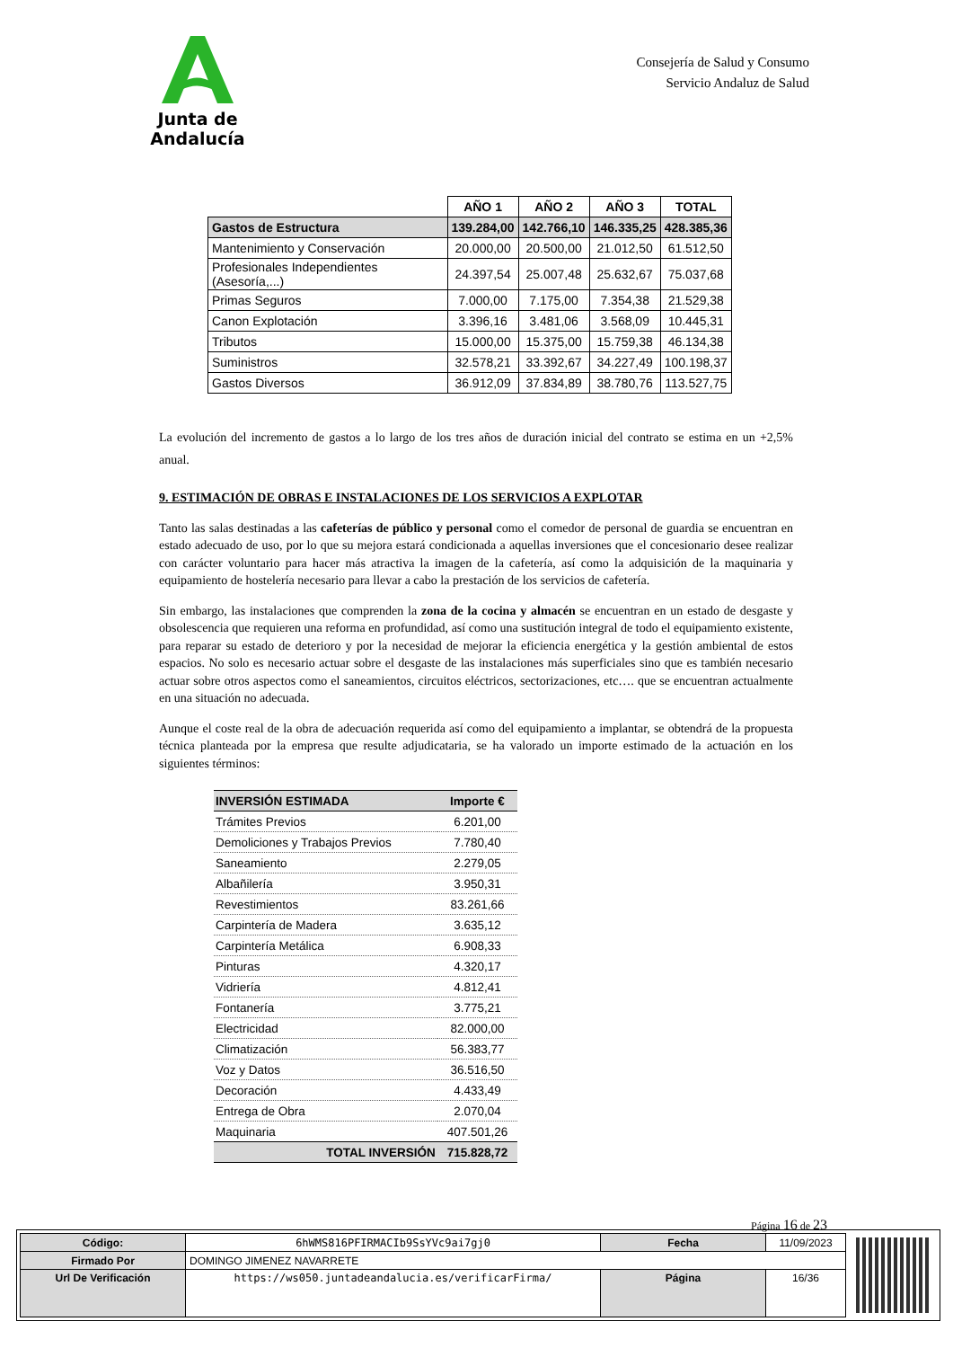Junta de Andalucía
Consejería de Salud y Consumo
Servicio Andaluz de Salud
| | AÑO 1 | AÑO 2 | AÑO 3 | TOTAL |
| --- | --- | --- | --- | --- |
| Gastos de Estructura | 139.284,00 | 142.766,10 | 146.335,25 | 428.385,36 |
| Mantenimiento y Conservación | 20.000,00 | 20.500,00 | 21.012,50 | 61.512,50 |
| Profesionales Independientes (Asesoría,...) | 24.397,54 | 25.007,48 | 25.632,67 | 75.037,68 |
| Primas Seguros | 7.000,00 | 7.175,00 | 7.354,38 | 21.529,38 |
| Canon Explotación | 3.396,16 | 3.481,06 | 3.568,09 | 10.445,31 |
| Tributos | 15.000,00 | 15.375,00 | 15.759,38 | 46.134,38 |
| Suministros | 32.578,21 | 33.392,67 | 34.227,49 | 100.198,37 |
| Gastos Diversos | 36.912,09 | 37.834,89 | 38.780,76 | 113.527,75 |
La evolución del incremento de gastos a lo largo de los tres años de duración inicial del contrato se estima en un +2,5% anual.
9. ESTIMACIÓN DE OBRAS E INSTALACIONES DE LOS SERVICIOS A EXPLOTAR
Tanto las salas destinadas a las cafeterías de público y personal como el comedor de personal de guardia se encuentran en estado adecuado de uso, por lo que su mejora estará condicionada a aquellas inversiones que el concesionario desee realizar con carácter voluntario para hacer más atractiva la imagen de la cafetería, así como la adquisición de la maquinaria y equipamiento de hostelería necesario para llevar a cabo la prestación de los servicios de cafetería.
Sin embargo, las instalaciones que comprenden la zona de la cocina y almacén se encuentran en un estado de desgaste y obsolescencia que requieren una reforma en profundidad, así como una sustitución integral de todo el equipamiento existente, para reparar su estado de deterioro y por la necesidad de mejorar la eficiencia energética y la gestión ambiental de estos espacios. No solo es necesario actuar sobre el desgaste de las instalaciones más superficiales sino que es también necesario actuar sobre otros aspectos como el saneamientos, circuitos eléctricos, sectorizaciones, etc…. que se encuentran actualmente en una situación no adecuada.
Aunque el coste real de la obra de adecuación requerida así como del equipamiento a implantar, se obtendrá de la propuesta técnica planteada por la empresa que resulte adjudicataria, se ha valorado un importe estimado de la actuación en los siguientes términos:
| INVERSIÓN ESTIMADA | Importe € |
| Trámites Previos | 6.201,00 |
| Demoliciones y Trabajos Previos | 7.780,40 |
| Saneamiento | 2.279,05 |
| Albañilería | 3.950,31 |
| Revestimientos | 83.261,66 |
| Carpintería de Madera | 3.635,12 |
| Carpintería Metálica | 6.908,33 |
| Pinturas | 4.320,17 |
| Vidriería | 4.812,41 |
| Fontanería | 3.775,21 |
| Electricidad | 82.000,00 |
| Climatización | 56.383,77 |
| Voz y Datos | 36.516,50 |
| Decoración | 4.433,49 |
| Entrega de Obra | 2.070,04 |
| Maquinaria | 407.501,26 |
| TOTAL INVERSIÓN | 715.828,72 |
Página 16 de 23
| Código: | 6hWMS816PFIRMACIb9SsYVc9ai7gj0 | Fecha | 11/09/2023 |
| Firmado Por | DOMINGO JIMENEZ NAVARRETE | | |
| Url De Verificación | https://ws050.juntadeandalucia.es/verificarFirma/ | Página | 16/36 |